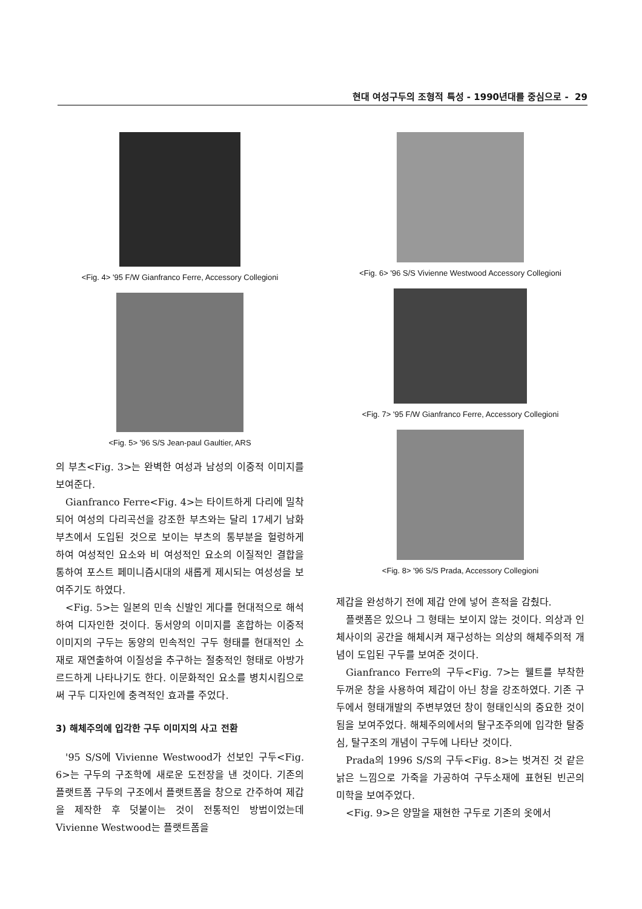현대 여성구두의 조형적 특성 - 1990년대를 중심으로 - 29
<Fig. 4> '95 F/W Gianfranco Ferre, Accessory Collegioni
<Fig. 5> '96 S/S Jean-paul Gaultier, ARS
의 부츠<Fig. 3>는 완벽한 여성과 남성의 이중적 이미지를 보여준다.
Gianfranco Ferre<Fig. 4>는 타이트하게 다리에 밀착되어 여성의 다리곡선을 강조한 부츠와는 달리 17세기 남화 부츠에서 도입된 것으로 보이는 부츠의 통부분을 헐렁하게 하여 여성적인 요소와 비 여성적인 요소의 이질적인 결합을 통하여 포스트 페미니즘시대의 새롭게 제시되는 여성성을 보여주기도 하였다.
<Fig. 5>는 일본의 민속 신발인 게다를 현대적으로 해석하여 디자인한 것이다. 동서양의 이미지를 혼합하는 이중적 이미지의 구두는 동양의 민속적인 구두 형태를 현대적인 소재로 재연출하여 이질성을 추구하는 절충적인 형태로 아방가르드하게 나타나기도 한다. 이문화적인 요소를 병치시킴으로써 구두 디자인에 충격적인 효과를 주었다.
3) 해체주의에 입각한 구두 이미지의 사고 전환
'95 S/S에 Vivienne Westwood가 선보인 구두<Fig. 6>는 구두의 구조학에 새로운 도전장을 낸 것이다. 기존의 플랫트폼 구두의 구조에서 플랫트폼을 창으로 간주하여 제갑을 제작한 후 덧붙이는 것이 전통적인 방법이었는데 Vivienne Westwood는 플랫트폼을
<Fig. 6> '96 S/S Vivienne Westwood Accessory Collegioni
<Fig. 7> '95 F/W Gianfranco Ferre, Accessory Collegioni
<Fig. 8> '96 S/S Prada, Accessory Collegioni
제갑을 완성하기 전에 제갑 안에 넣어 흔적을 감췄다.
플랫폼은 있으나 그 형태는 보이지 않는 것이다. 의상과 인체사이의 공간을 해체시켜 재구성하는 의상의 해체주의적 개념이 도입된 구두를 보여준 것이다.
Gianfranco Ferre의 구두<Fig. 7>는 웰트를 부착한 두꺼운 창을 사용하여 제갑이 아닌 창을 강조하였다. 기존 구두에서 형태개발의 주변부였던 창이 형태인식의 중요한 것이 됨을 보여주었다. 해체주의에서의 탈구조주의에 입각한 탈중심, 탈구조의 개념이 구두에 나타난 것이다.
Prada의 1996 S/S의 구두<Fig. 8>는 벗겨진 것 같은 낡은 느낌으로 가죽을 가공하여 구두소재에 표현된 빈곤의 미학을 보여주었다.
<Fig. 9>은 양말을 재현한 구두로 기존의 옷에서